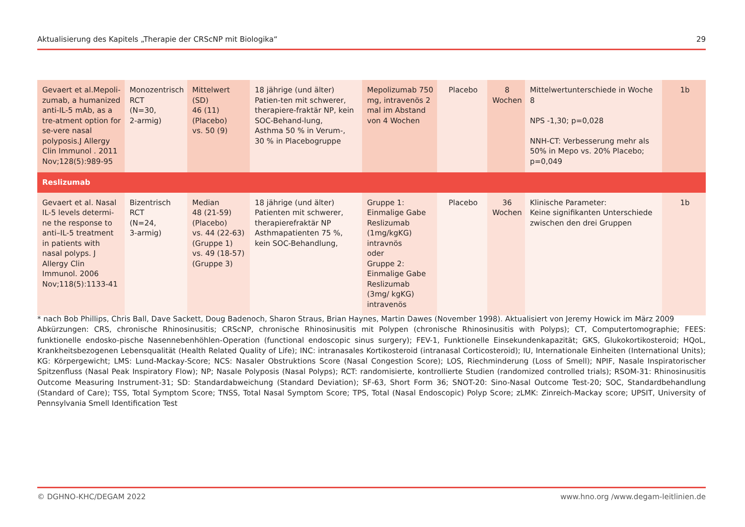Aktualisierung des Kapitels „Therapie der CRScNP mit Biologika“29
| Gevaert et al.Mepoli-zumab, a humanized anti-IL-5 mAb, as a tre-atment option for se-vere nasal polyposis.J Allergy Clin Immunol . 2011 Nov;128(5):989-95 | Monozentrisch RCT (N=30, 2-armig) | Mittelwert (SD) 46 (11) (Placebo) vs. 50 (9) | 18 jährige (und älter) Patien-ten mit schwerer, therapiere-fraktär NP, kein SOC-Behand-lung, Asthma 50 % in Verum-, 30 % in Placebogruppe | Mepolizumab 750 mg, intravenös 2 mal im Abstand von 4 Wochen | Placebo | 8 Wochen | Mittelwertunterschiede in Woche 8 NPS -1,30; p=0,028 NNH-CT: Verbesserung mehr als 50% in Mepo vs. 20% Placebo; p=0,049 | 1b |
| Reslizumab | | | | | | | | |
| Gevaert et al. Nasal IL-5 levels determi-ne the response to anti–IL-5 treatment in patients with nasal polyps. J Allergy Clin Immunol. 2006 Nov;118(5):1133-41 | Bizentrisch RCT (N=24, 3-armig) | Median 48 (21-59) (Placebo) vs. 44 (22-63) (Gruppe 1) vs. 49 (18-57) (Gruppe 3) | 18 jährige (und älter) Patienten mit schwerer, therapierefraktär NP Asthmapatienten 75 %, kein SOC-Behandlung, | Gruppe 1: Einmalige Gabe Reslizumab (1mg/kgKG) intravnös oder Gruppe 2: Einmalige Gabe Reslizumab (3mg/ kgKG) intravenös | Placebo | 36 Wochen | Klinische Parameter: Keine signifikanten Unterschiede zwischen den drei Gruppen | 1b |
* nach Bob Phillips, Chris Ball, Dave Sackett, Doug Badenoch, Sharon Straus, Brian Haynes, Martin Dawes (November 1998). Aktualisiert von Jeremy Howick im März 2009
Abkürzungen: CRS, chronische Rhinosinusitis; CRScNP, chronische Rhinosinusitis mit Polypen (chronische Rhinosinusitis with Polyps); CT, Computertomographie; FEES: funktionelle endosko-pische Nasennebenhöhlen-Operation (functional endoscopic sinus surgery); FEV-1, Funktionelle Einsekundenkapazität; GKS, Glukokortikosteroid; HQoL, Krankheitsbezogenen Lebensqualität (Health Related Quality of Life); INC: intranasales Kortikosteroid (intranasal Corticosteroid); IU, Internationale Einheiten (International Units); KG: Körpergewicht; LMS: Lund-Mackay-Score; NCS: Nasaler Obstruktions Score (Nasal Congestion Score); LOS, Riechminderung (Loss of Smell); NPIF, Nasale Inspiratorischer Spitzenfluss (Nasal Peak Inspiratory Flow); NP; Nasale Polyposis (Nasal Polyps); RCT: randomisierte, kontrollierte Studien (randomized controlled trials); RSOM-31: Rhinosinusitis Outcome Measuring Instrument-31; SD: Standardabweichung (Standard Deviation); SF-63, Short Form 36; SNOT-20: Sino-Nasal Outcome Test-20; SOC, Standardbehandlung (Standard of Care); TSS, Total Symptom Score; TNSS, Total Nasal Symptom Score; TPS, Total (Nasal Endoscopic) Polyp Score; zLMK: Zinreich-Mackay score; UPSIT, University of Pennsylvania Smell Identification Test
© DGHNO-KHC/DEGAM 2022 www.hno.org /www.degam-leitlinien.de